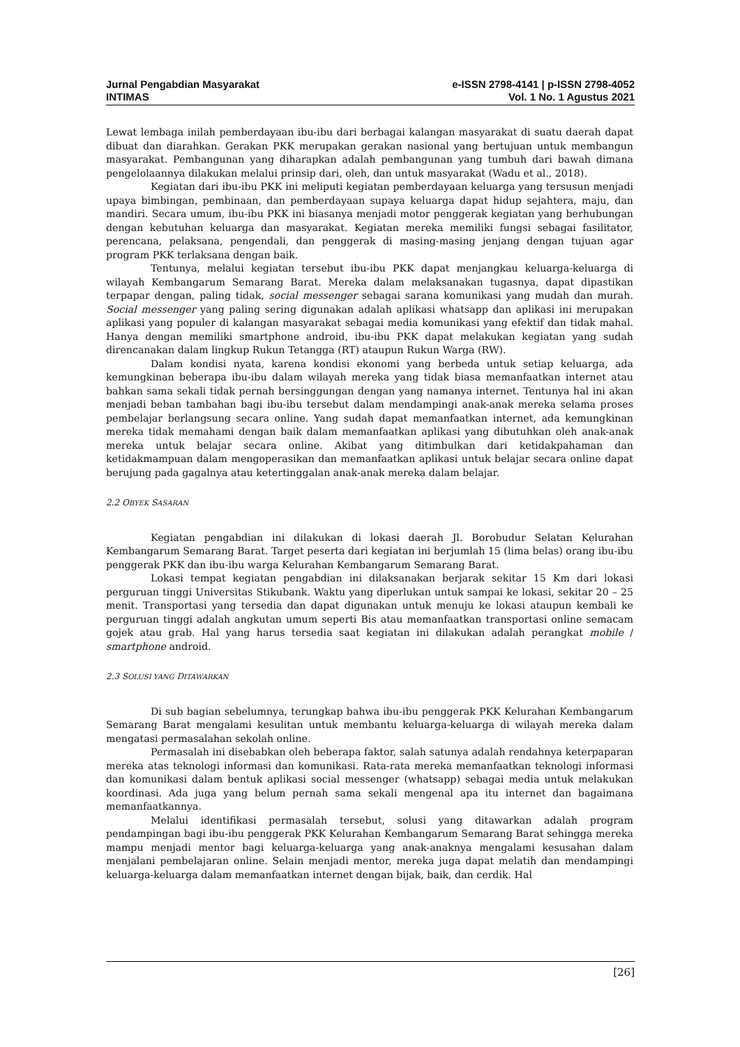Jurnal Pengabdian Masyarakat
INTIMAS
e-ISSN 2798-4141 | p-ISSN 2798-4052
Vol. 1 No. 1 Agustus 2021
Lewat lembaga inilah pemberdayaan ibu-ibu dari berbagai kalangan masyarakat di suatu daerah dapat dibuat dan diarahkan. Gerakan PKK merupakan gerakan nasional yang bertujuan untuk membangun masyarakat. Pembangunan yang diharapkan adalah pembangunan yang tumbuh dari bawah dimana pengelolaannya dilakukan melalui prinsip dari, oleh, dan untuk masyarakat (Wadu et al., 2018).
Kegiatan dari ibu-ibu PKK ini meliputi kegiatan pemberdayaan keluarga yang tersusun menjadi upaya bimbingan, pembinaan, dan pemberdayaan supaya keluarga dapat hidup sejahtera, maju, dan mandiri. Secara umum, ibu-ibu PKK ini biasanya menjadi motor penggerak kegiatan yang berhubungan dengan kebutuhan keluarga dan masyarakat. Kegiatan mereka memiliki fungsi sebagai fasilitator, perencana, pelaksana, pengendali, dan penggerak di masing-masing jenjang dengan tujuan agar program PKK terlaksana dengan baik.
Tentunya, melalui kegiatan tersebut ibu-ibu PKK dapat menjangkau keluarga-keluarga di wilayah Kembangarum Semarang Barat. Mereka dalam melaksanakan tugasnya, dapat dipastikan terpapar dengan, paling tidak, social messenger sebagai sarana komunikasi yang mudah dan murah. Social messenger yang paling sering digunakan adalah aplikasi whatsapp dan aplikasi ini merupakan aplikasi yang populer di kalangan masyarakat sebagai media komunikasi yang efektif dan tidak mahal. Hanya dengan memiliki smartphone android, ibu-ibu PKK dapat melakukan kegiatan yang sudah direncanakan dalam lingkup Rukun Tetangga (RT) ataupun Rukun Warga (RW).
Dalam kondisi nyata, karena kondisi ekonomi yang berbeda untuk setiap keluarga, ada kemungkinan beberapa ibu-ibu dalam wilayah mereka yang tidak biasa memanfaatkan internet atau bahkan sama sekali tidak pernah bersinggungan dengan yang namanya internet. Tentunya hal ini akan menjadi beban tambahan bagi ibu-ibu tersebut dalam mendampingi anak-anak mereka selama proses pembelajar berlangsung secara online. Yang sudah dapat memanfaatkan internet, ada kemungkinan mereka tidak memahami dengan baik dalam memanfaatkan aplikasi yang dibutuhkan oleh anak-anak mereka untuk belajar secara online. Akibat yang ditimbulkan dari ketidakpahaman dan ketidakmampuan dalam mengoperasikan dan memanfaatkan aplikasi untuk belajar secara online dapat berujung pada gagalnya atau ketertinggalan anak-anak mereka dalam belajar.
2.2 OBYEK SASARAN
Kegiatan pengabdian ini dilakukan di lokasi daerah Jl. Borobudur Selatan Kelurahan Kembangarum Semarang Barat. Target peserta dari kegiatan ini berjumlah 15 (lima belas) orang ibu-ibu penggerak PKK dan ibu-ibu warga Kelurahan Kembangarum Semarang Barat.
Lokasi tempat kegiatan pengabdian ini dilaksanakan berjarak sekitar 15 Km dari lokasi perguruan tinggi Universitas Stikubank. Waktu yang diperlukan untuk sampai ke lokasi, sekitar 20 – 25 menit. Transportasi yang tersedia dan dapat digunakan untuk menuju ke lokasi ataupun kembali ke perguruan tinggi adalah angkutan umum seperti Bis atau memanfaatkan transportasi online semacam gojek atau grab. Hal yang harus tersedia saat kegiatan ini dilakukan adalah perangkat mobile / smartphone android.
2.3 SOLUSI YANG DITAWARKAN
Di sub bagian sebelumnya, terungkap bahwa ibu-ibu penggerak PKK Kelurahan Kembangarum Semarang Barat mengalami kesulitan untuk membantu keluarga-keluarga di wilayah mereka dalam mengatasi permasalahan sekolah online.
Permasalah ini disebabkan oleh beberapa faktor, salah satunya adalah rendahnya keterpaparan mereka atas teknologi informasi dan komunikasi. Rata-rata mereka memanfaatkan teknologi informasi dan komunikasi dalam bentuk aplikasi social messenger (whatsapp) sebagai media untuk melakukan koordinasi. Ada juga yang belum pernah sama sekali mengenal apa itu internet dan bagaimana memanfaatkannya.
Melalui identifikasi permasalah tersebut, solusi yang ditawarkan adalah program pendampingan bagi ibu-ibu penggerak PKK Kelurahan Kembangarum Semarang Barat sehingga mereka mampu menjadi mentor bagi keluarga-keluarga yang anak-anaknya mengalami kesusahan dalam menjalani pembelajaran online. Selain menjadi mentor, mereka juga dapat melatih dan mendampingi keluarga-keluarga dalam memanfaatkan internet dengan bijak, baik, dan cerdik. Hal
[26]